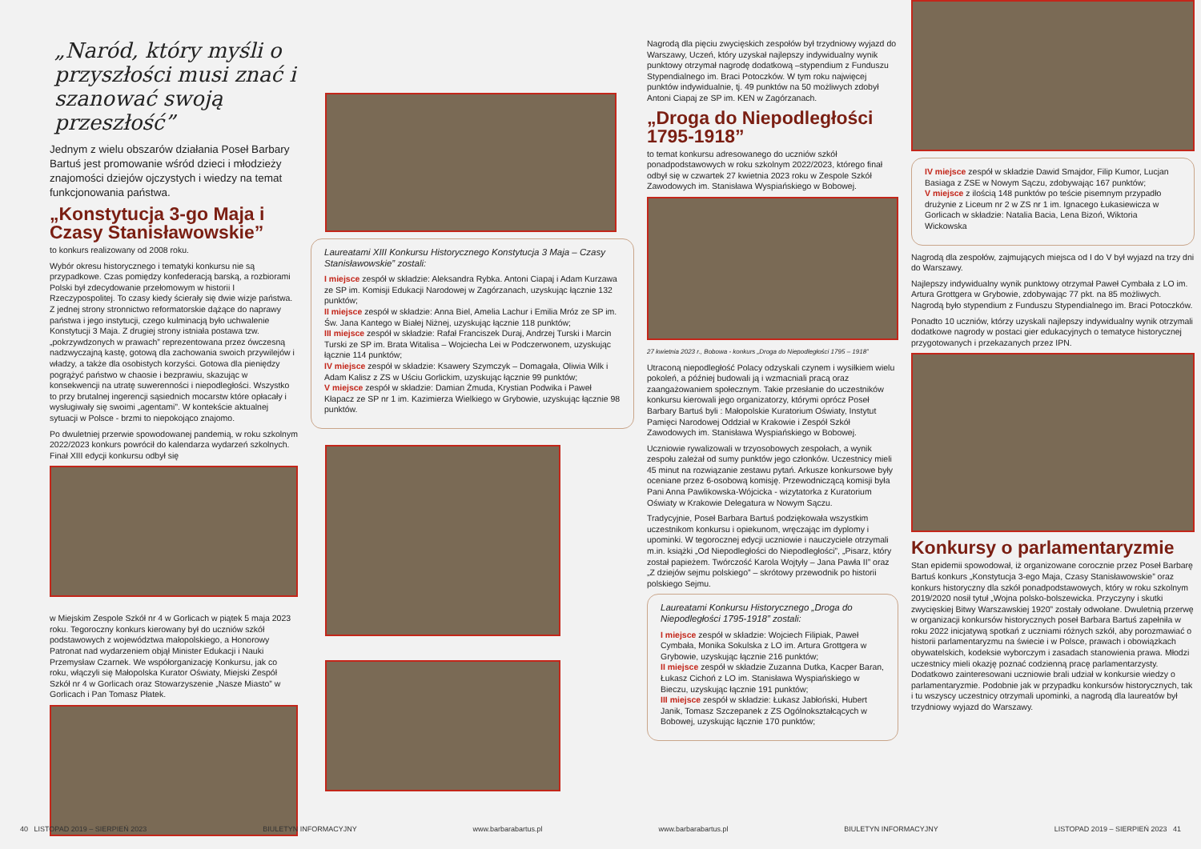„Naród, który myśli o przyszłości musi znać i szanować swoją przeszłość”
Jednym z wielu obszarów działania Poseł Barbary Bartuś jest promowanie wśród dzieci i młodzieży znajomości dziejów ojczystych i wiedzy na temat funkcjonowania państwa.
„Konstytucja 3-go Maja i Czasy Stanisławowskie”
to konkurs realizowany od 2008 roku.
Wybór okresu historycznego i tematyki konkursu nie są przypadkowe. Czas pomiędzy konfederacją barską, a rozbiorami Polski był zdecydowanie przełomowym w historii I Rzeczypospolitej. To czasy kiedy ścierały się dwie wizje państwa. Z jednej strony stronnictwo reformatorskie dążące do naprawy państwa i jego instytucji, czego kulminacją było uchwalenie Konstytucji 3 Maja. Z drugiej strony istniała postawa tzw. „pokrzywdzonych w prawach” reprezentowana przez ówczesną nadzwyczajną kastę, gotową dla zachowania swoich przywilejów i władzy, a także dla osobistych korzyści. Gotowa dla pieniędzy pogrążyć państwo w chaosie i bezprawiu, skazując w konsekwencji na utratę suwerenności i niepodległości. Wszystko to przy brutalnej ingerencji sąsiednich mocarstw które opłacały i wysługiwały się swoimi „agentami”. W kontekście aktualnej sytuacji w Polsce - brzmi to niepokojąco znajomo.
Po dwuletniej przerwie spowodowanej pandemią, w roku szkolnym 2022/2023 konkurs powrócił do kalendarza wydarzeń szkolnych. Finał XIII edycji konkursu odbył się
w Miejskim Zespole Szkół nr 4 w Gorlicach w piątek 5 maja 2023 roku. Tegoroczny konkurs kierowany był do uczniów szkół podstawowych z województwa małopolskiego, a Honorowy Patronat nad wydarzeniem objął Minister Edukacji i Nauki Przemysław Czarnek. We współorganizację Konkursu, jak co roku, włączyli się Małopolska Kurator Oświaty, Miejski Zespół Szkół nr 4 w Gorlicach oraz Stowarzyszenie „Nasze Miasto” w Gorlicach i Pan Tomasz Płatek.
Laureatami XIII Konkursu Historycznego Konstytucja 3 Maja – Czasy Stanisławowskie” zostali:
I miejsce zespół w składzie: Aleksandra Rybka. Antoni Ciapaj i Adam Kurzawa ze SP im. Komisji Edukacji Narodowej w Zagórzanach, uzyskując łącznie 132 punktów;
II miejsce zespół w składzie: Anna Biel, Amelia Lachur i Emilia Mróz ze SP im. Św. Jana Kantego w Białej Niżnej, uzyskując łącznie 118 punktów;
III miejsce zespół w składzie: Rafał Franciszek Duraj, Andrzej Turski i Marcin Turski ze SP im. Brata Witalisa – Wojciecha Lei w Podczerwonem, uzyskując łącznie 114 punktów;
IV miejsce zespół w składzie: Ksawery Szymczyk – Domagała, Oliwia Wilk i Adam Kalisz z ZS w Uściu Gorlickim, uzyskując łącznie 99 punktów;
V miejsce zespół w składzie: Damian Żmuda, Krystian Podwika i Paweł Kłapacz ze SP nr 1 im. Kazimierza Wielkiego w Grybowie, uzyskując łącznie 98 punktów.
Nagrodą dla pięciu zwycięskich zespołów był trzydniowy wyjazd do Warszawy, Uczeń, który uzyskał najlepszy indywidualny wynik punktowy otrzymał nagrodę dodatkową –stypendium z Funduszu Stypendialnego im. Braci Potoczków. W tym roku najwięcej punktów indywidualnie, tj. 49 punktów na 50 możliwych zdobył Antoni Ciapaj ze SP im. KEN w Zagórzanach.
„Droga do Niepodległości 1795-1918”
to temat konkursu adresowanego do uczniów szkół ponadpodstawowych w roku szkolnym 2022/2023, którego finał odbył się w czwartek 27 kwietnia 2023 roku w Zespole Szkół Zawodowych im. Stanisława Wyspiańskiego w Bobowej.
27 kwietnia 2023 r., Bobowa - konkurs „Droga do Niepodległości 1795 – 1918”
Utraconą niepodległość Polacy odzyskali czynem i wysiłkiem wielu pokoleń, a później budowali ją i wzmacniali pracą oraz zaangażowaniem społecznym. Takie przesłanie do uczestników konkursu kierowali jego organizatorzy, którymi oprócz Poseł Barbary Bartuś byli : Małopolskie Kuratorium Oświaty, Instytut Pamięci Narodowej Oddział w Krakowie i Zespół Szkół Zawodowych im. Stanisława Wyspiańskiego w Bobowej.
Uczniowie rywalizowali w trzyosobowych zespołach, a wynik zespołu zależał od sumy punktów jego członków. Uczestnicy mieli 45 minut na rozwiązanie zestawu pytań. Arkusze konkursowe były oceniane przez 6-osobową komisję. Przewodniczącą komisji była Pani Anna Pawlikowska-Wójcicka - wizytatorka z Kuratorium Oświaty w Krakowie Delegatura w Nowym Sączu.
Tradycyjnie, Poseł Barbara Bartuś podziękowała wszystkim uczestnikom konkursu i opiekunom, wręczając im dyplomy i upominki. W tegorocznej edycji uczniowie i nauczyciele otrzymali m.in. książki „Od Niepodległości do Niepodległości”, „Pisarz, który został papieżem. Twórczość Karola Wojtyły – Jana Pawła II” oraz „Z dziejów sejmu polskiego” – skrótowy przewodnik po historii polskiego Sejmu.
Laureatami Konkursu Historycznego „Droga do Niepodległości 1795-1918” zostali:
I miejsce zespół w składzie: Wojciech Filipiak, Paweł Cymbała, Monika Sokulska z LO im. Artura Grottgera w Grybowie, uzyskując łącznie 216 punktów;
II miejsce zespół w składzie Zuzanna Dutka, Kacper Baran, Łukasz Cichoń z LO im. Stanisława Wyspiańskiego w Bieczu, uzyskując łącznie 191 punktów;
III miejsce zespół w składzie: Łukasz Jabłoński, Hubert Janik, Tomasz Szczepanek z ZS Ogólnokształcących w Bobowej, uzyskując łącznie 170 punktów;
IV miejsce zespół w składzie Dawid Smajdor, Filip Kumor, Lucjan Basiaga z ZSE w Nowym Sączu, zdobywając 167 punktów;
V miejsce z ilością 148 punktów po teście pisemnym przypadło drużynie z Liceum nr 2 w ZS nr 1 im. Ignacego Łukasiewicza w Gorlicach w składzie: Natalia Bacia, Lena Bizoń, Wiktoria Wickowska
Nagrodą dla zespołów, zajmujących miejsca od I do V był wyjazd na trzy dni do Warszawy.
Najlepszy indywidualny wynik punktowy otrzymał Paweł Cymbała z LO im. Artura Grottgera w Grybowie, zdobywając 77 pkt. na 85 możliwych. Nagrodą było stypendium z Funduszu Stypendialnego im. Braci Potoczków.
Ponadto 10 uczniów, którzy uzyskali najlepszy indywidualny wynik otrzymali dodatkowe nagrody w postaci gier edukacyjnych o tematyce historycznej przygotowanych i przekazanych przez IPN.
Konkursy o parlamentaryzmie
Stan epidemii spowodował, iż organizowane corocznie przez Poseł Barbarę Bartuś konkurs „Konstytucja 3-ego Maja, Czasy Stanisławowskie” oraz konkurs historyczny dla szkół ponadpodstawowych, który w roku szkolnym 2019/2020 nosił tytuł „Wojna polsko-bolszewicka. Przyczyny i skutki zwycięskiej Bitwy Warszawskiej 1920” zostały odwołane. Dwuletnią przerwę w organizacji konkursów historycznych poseł Barbara Bartuś zapełniła w roku 2022 inicjatywą spotkań z uczniami różnych szkół, aby porozmawiać o historii parlamentaryzmu na świecie i w Polsce, prawach i obowiązkach obywatelskich, kodeksie wyborczym i zasadach stanowienia prawa. Młodzi uczestnicy mieli okazję poznać codzienną pracę parlamentarzysty. Dodatkowo zainteresowani uczniowie brali udział w konkursie wiedzy o parlamentaryzmie. Podobnie jak w przypadku konkursów historycznych, tak i tu wszyscy uczestnicy otrzymali upominki, a nagrodą dla laureatów był trzydniowy wyjazd do Warszawy.
40 LISTOPAD 2019 – SIERPIEŃ 2023 BIULETYN INFORMACYJNY www.barbarabartus.pl www.barbarabartus.pl BIULETYN INFORMACYJNY LISTOPAD 2019 – SIERPIEŃ 2023 41